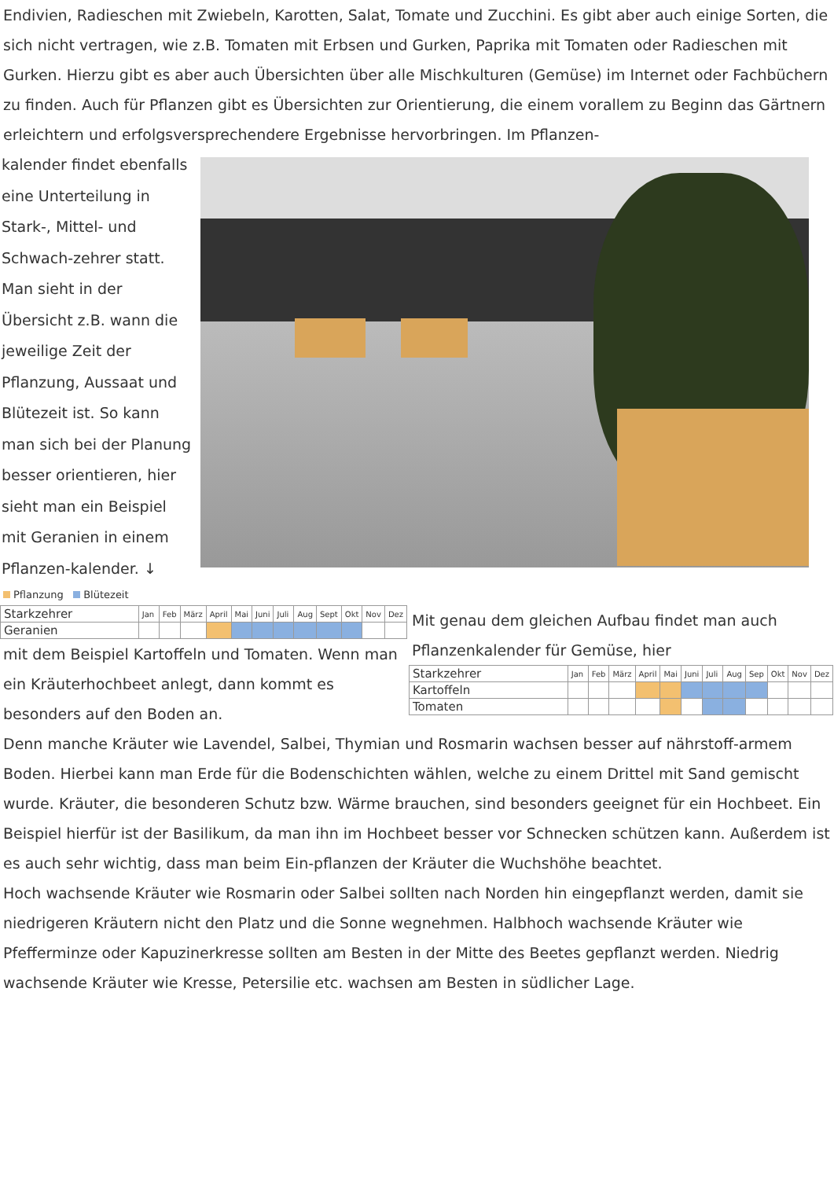Endivien, Radieschen mit Zwiebeln, Karotten, Salat, Tomate und Zucchini. Es gibt aber auch einige Sorten, die sich nicht vertragen, wie z.B. Tomaten mit Erbsen und Gurken, Paprika mit Tomaten oder Radieschen mit Gurken. Hierzu gibt es aber auch Übersichten über alle Mischkulturen (Gemüse) im Internet oder Fachbüchern zu finden. Auch für Pflanzen gibt es Übersichten zur Orientierung, die einem vorallem zu Beginn das Gärtnern erleichtern und erfolgsversprechendere Ergebnisse hervorbringen. Im Pflanzen-
kalender findet ebenfalls eine Unterteilung in Stark-, Mittel- und Schwach-zehrer statt. Man sieht in der Übersicht z.B. wann die jeweilige Zeit der Pflanzung, Aussaat und Blütezeit ist. So kann man sich bei der Planung besser orientieren, hier sieht man ein Beispiel mit Geranien in einem Pflanzen-kalender. ↓
Pflanzung Blütezeit
| Starkzehrer | Jan | Feb | März | April | Mai | Juni | Juli | Aug | Sept | Okt | Nov | Dez |
| --- | --- | --- | --- | --- | --- | --- | --- | --- | --- | --- | --- | --- |
| Geranien | | | | | | | | | | | | |
mit dem Beispiel Kartoffeln und Tomaten. Wenn man ein Kräuterhochbeet anlegt, dann kommt es besonders auf den Boden an.
Mit genau dem gleichen Aufbau findet man auch Pflanzenkalender für Gemüse, hier
| Starkzehrer | Jan | Feb | März | April | Mai | Juni | Juli | Aug | Sep | Okt | Nov | Dez |
| --- | --- | --- | --- | --- | --- | --- | --- | --- | --- | --- | --- | --- |
| Kartoffeln | | | | | | | | | | | | |
| Tomaten | | | | | | | | | | | | |
Denn manche Kräuter wie Lavendel, Salbei, Thymian und Rosmarin wachsen besser auf nährstoff-armem Boden. Hierbei kann man Erde für die Bodenschichten wählen, welche zu einem Drittel mit Sand gemischt wurde. Kräuter, die besonderen Schutz bzw. Wärme brauchen, sind besonders geeignet für ein Hochbeet. Ein Beispiel hierfür ist der Basilikum, da man ihn im Hochbeet besser vor Schnecken schützen kann. Außerdem ist es auch sehr wichtig, dass man beim Ein-pflanzen der Kräuter die Wuchshöhe beachtet.
Hoch wachsende Kräuter wie Rosmarin oder Salbei sollten nach Norden hin eingepflanzt werden, damit sie niedrigeren Kräutern nicht den Platz und die Sonne wegnehmen. Halbhoch wachsende Kräuter wie Pfefferminze oder Kapuzinerkresse sollten am Besten in der Mitte des Beetes gepflanzt werden. Niedrig wachsende Kräuter wie Kresse, Petersilie etc. wachsen am Besten in südlicher Lage.